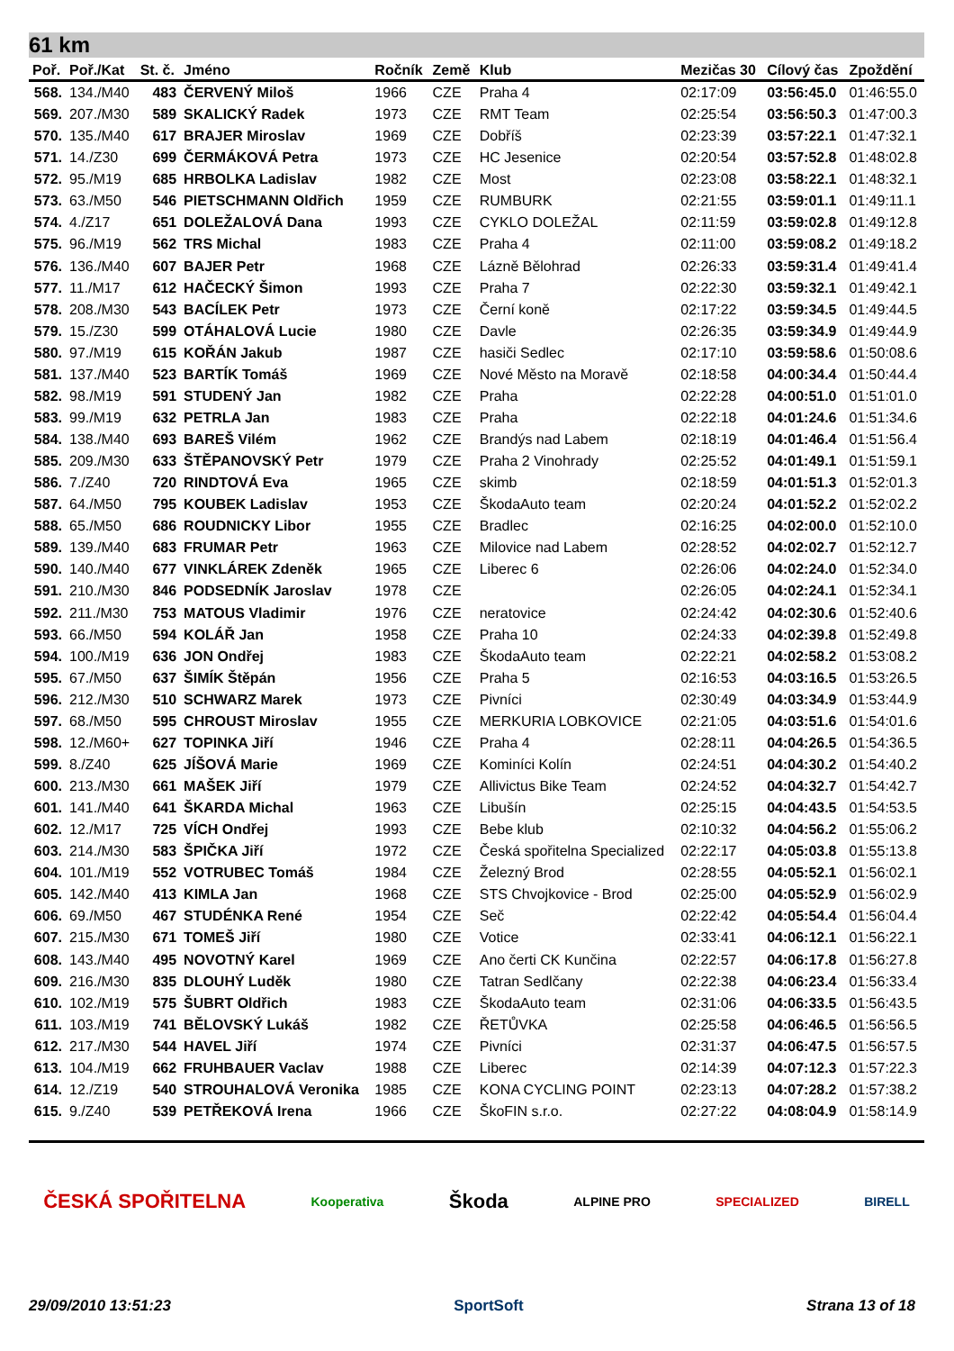61 km
| Poř. | Poř./Kat | St. č. | Jméno | Ročník | Země | Klub | Mezičas 30 | Cílový čas | Zpoždění |
| --- | --- | --- | --- | --- | --- | --- | --- | --- | --- |
| 568. | 134./M40 | 483 | ČERVENÝ Miloš | 1966 | CZE | Praha 4 | 02:17:09 | 03:56:45.0 | 01:46:55.0 |
| 569. | 207./M30 | 589 | SKALICKÝ Radek | 1973 | CZE | RMT Team | 02:25:54 | 03:56:50.3 | 01:47:00.3 |
| 570. | 135./M40 | 617 | BRAJER Miroslav | 1969 | CZE | Dobříš | 02:23:39 | 03:57:22.1 | 01:47:32.1 |
| 571. | 14./Z30 | 699 | ČERMÁKOVÁ Petra | 1973 | CZE | HC Jesenice | 02:20:54 | 03:57:52.8 | 01:48:02.8 |
| 572. | 95./M19 | 685 | HRBOLKA Ladislav | 1982 | CZE | Most | 02:23:08 | 03:58:22.1 | 01:48:32.1 |
| 573. | 63./M50 | 546 | PIETSCHMANN Oldřich | 1959 | CZE | RUMBURK | 02:21:55 | 03:59:01.1 | 01:49:11.1 |
| 574. | 4./Z17 | 651 | DOLEŽALOVÁ Dana | 1993 | CZE | CYKLO DOLEŽAL | 02:11:59 | 03:59:02.8 | 01:49:12.8 |
| 575. | 96./M19 | 562 | TRS Michal | 1983 | CZE | Praha 4 | 02:11:00 | 03:59:08.2 | 01:49:18.2 |
| 576. | 136./M40 | 607 | BAJER Petr | 1968 | CZE | Lázně Bělohrad | 02:26:33 | 03:59:31.4 | 01:49:41.4 |
| 577. | 11./M17 | 612 | HAČECKÝ Šimon | 1993 | CZE | Praha 7 | 02:22:30 | 03:59:32.1 | 01:49:42.1 |
| 578. | 208./M30 | 543 | BACÍLEK Petr | 1973 | CZE | Černí koně | 02:17:22 | 03:59:34.5 | 01:49:44.5 |
| 579. | 15./Z30 | 599 | OTÁHALOVÁ Lucie | 1980 | CZE | Davle | 02:26:35 | 03:59:34.9 | 01:49:44.9 |
| 580. | 97./M19 | 615 | KOŘÁN Jakub | 1987 | CZE | hasiči Sedlec | 02:17:10 | 03:59:58.6 | 01:50:08.6 |
| 581. | 137./M40 | 523 | BARTÍK Tomáš | 1969 | CZE | Nové Město na Moravě | 02:18:58 | 04:00:34.4 | 01:50:44.4 |
| 582. | 98./M19 | 591 | STUDENÝ Jan | 1982 | CZE | Praha | 02:22:28 | 04:00:51.0 | 01:51:01.0 |
| 583. | 99./M19 | 632 | PETRLA Jan | 1983 | CZE | Praha | 02:22:18 | 04:01:24.6 | 01:51:34.6 |
| 584. | 138./M40 | 693 | BAREŠ Vilém | 1962 | CZE | Brandýs nad Labem | 02:18:19 | 04:01:46.4 | 01:51:56.4 |
| 585. | 209./M30 | 633 | ŠTĚPANOVSKÝ Petr | 1979 | CZE | Praha 2 Vinohrady | 02:25:52 | 04:01:49.1 | 01:51:59.1 |
| 586. | 7./Z40 | 720 | RINDTOVÁ Eva | 1965 | CZE | skimb | 02:18:59 | 04:01:51.3 | 01:52:01.3 |
| 587. | 64./M50 | 795 | KOUBEK Ladislav | 1953 | CZE | ŠkodaAuto team | 02:20:24 | 04:01:52.2 | 01:52:02.2 |
| 588. | 65./M50 | 686 | ROUDNICKY Libor | 1955 | CZE | Bradlec | 02:16:25 | 04:02:00.0 | 01:52:10.0 |
| 589. | 139./M40 | 683 | FRUMAR Petr | 1963 | CZE | Milovice nad Labem | 02:28:52 | 04:02:02.7 | 01:52:12.7 |
| 590. | 140./M40 | 677 | VINKLÁREK Zdeněk | 1965 | CZE | Liberec 6 | 02:26:06 | 04:02:24.0 | 01:52:34.0 |
| 591. | 210./M30 | 846 | PODSEDNÍK Jaroslav | 1978 | CZE | | 02:26:05 | 04:02:24.1 | 01:52:34.1 |
| 592. | 211./M30 | 753 | MATOUS Vladimir | 1976 | CZE | neratovice | 02:24:42 | 04:02:30.6 | 01:52:40.6 |
| 593. | 66./M50 | 594 | KOLÁŘ Jan | 1958 | CZE | Praha 10 | 02:24:33 | 04:02:39.8 | 01:52:49.8 |
| 594. | 100./M19 | 636 | JON Ondřej | 1983 | CZE | ŠkodaAuto team | 02:22:21 | 04:02:58.2 | 01:53:08.2 |
| 595. | 67./M50 | 637 | ŠIMÍK Štěpán | 1956 | CZE | Praha 5 | 02:16:53 | 04:03:16.5 | 01:53:26.5 |
| 596. | 212./M30 | 510 | SCHWARZ Marek | 1973 | CZE | Pivníci | 02:30:49 | 04:03:34.9 | 01:53:44.9 |
| 597. | 68./M50 | 595 | CHROUST Miroslav | 1955 | CZE | MERKURIA LOBKOVICE | 02:21:05 | 04:03:51.6 | 01:54:01.6 |
| 598. | 12./M60+ | 627 | TOPINKA Jiří | 1946 | CZE | Praha 4 | 02:28:11 | 04:04:26.5 | 01:54:36.5 |
| 599. | 8./Z40 | 625 | JÍŠOVÁ Marie | 1969 | CZE | Kominíci Kolín | 02:24:51 | 04:04:30.2 | 01:54:40.2 |
| 600. | 213./M30 | 661 | MAŠEK Jiří | 1979 | CZE | Allivictus Bike Team | 02:24:52 | 04:04:32.7 | 01:54:42.7 |
| 601. | 141./M40 | 641 | ŠKARDA Michal | 1963 | CZE | Libušín | 02:25:15 | 04:04:43.5 | 01:54:53.5 |
| 602. | 12./M17 | 725 | VÍCH Ondřej | 1993 | CZE | Bebe klub | 02:10:32 | 04:04:56.2 | 01:55:06.2 |
| 603. | 214./M30 | 583 | ŠPIČKA Jiří | 1972 | CZE | Česká spořitelna Specialized | 02:22:17 | 04:05:03.8 | 01:55:13.8 |
| 604. | 101./M19 | 552 | VOTRUBEC Tomáš | 1984 | CZE | Železný Brod | 02:28:55 | 04:05:52.1 | 01:56:02.1 |
| 605. | 142./M40 | 413 | KIMLA Jan | 1968 | CZE | STS Chvojkovice - Brod | 02:25:00 | 04:05:52.9 | 01:56:02.9 |
| 606. | 69./M50 | 467 | STUDÉNKA René | 1954 | CZE | Seč | 02:22:42 | 04:05:54.4 | 01:56:04.4 |
| 607. | 215./M30 | 671 | TOMEŠ Jiří | 1980 | CZE | Votice | 02:33:41 | 04:06:12.1 | 01:56:22.1 |
| 608. | 143./M40 | 495 | NOVOTNÝ Karel | 1969 | CZE | Ano čerti CK Kunčina | 02:22:57 | 04:06:17.8 | 01:56:27.8 |
| 609. | 216./M30 | 835 | DLOUHÝ Luděk | 1980 | CZE | Tatran Sedlčany | 02:22:38 | 04:06:23.4 | 01:56:33.4 |
| 610. | 102./M19 | 575 | ŠUBRT Oldřich | 1983 | CZE | ŠkodaAuto team | 02:31:06 | 04:06:33.5 | 01:56:43.5 |
| 611. | 103./M19 | 741 | BĚLOVSKÝ Lukáš | 1982 | CZE | ŘETŮVKA | 02:25:58 | 04:06:46.5 | 01:56:56.5 |
| 612. | 217./M30 | 544 | HAVEL Jiří | 1974 | CZE | Pivníci | 02:31:37 | 04:06:47.5 | 01:56:57.5 |
| 613. | 104./M19 | 662 | FRUHBAUER Vaclav | 1988 | CZE | Liberec | 02:14:39 | 04:07:12.3 | 01:57:22.3 |
| 614. | 12./Z19 | 540 | STROUHALOVÁ Veronika | 1985 | CZE | KONA CYCLING POINT | 02:23:13 | 04:07:28.2 | 01:57:38.2 |
| 615. | 9./Z40 | 539 | PETŘEKOVÁ Irena | 1966 | CZE | ŠkoFIN s.r.o. | 02:27:22 | 04:08:04.9 | 01:58:14.9 |
ČESKÁ SPOŘITELNA Kooperativa Škoda ALPINE PRO SPECIALIZED BIRELL
29/09/2010 13:51:23 SportSoft Strana 13 of 18